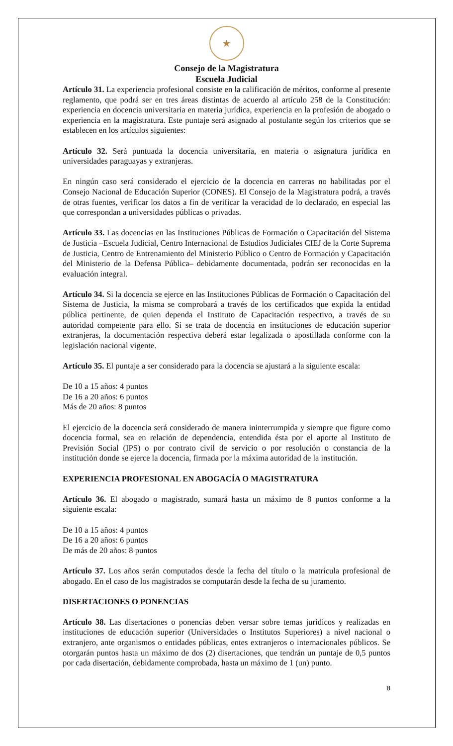★
Consejo de la Magistratura
Escuela Judicial
Artículo 31. La experiencia profesional consiste en la calificación de méritos, conforme al presente reglamento, que podrá ser en tres áreas distintas de acuerdo al artículo 258 de la Constitución: experiencia en docencia universitaria en materia jurídica, experiencia en la profesión de abogado o experiencia en la magistratura. Este puntaje será asignado al postulante según los criterios que se establecen en los artículos siguientes:
Artículo 32. Será puntuada la docencia universitaria, en materia o asignatura jurídica en universidades paraguayas y extranjeras.
En ningún caso será considerado el ejercicio de la docencia en carreras no habilitadas por el Consejo Nacional de Educación Superior (CONES). El Consejo de la Magistratura podrá, a través de otras fuentes, verificar los datos a fin de verificar la veracidad de lo declarado, en especial las que correspondan a universidades públicas o privadas.
Artículo 33. Las docencias en las Instituciones Públicas de Formación o Capacitación del Sistema de Justicia –Escuela Judicial, Centro Internacional de Estudios Judiciales CIEJ de la Corte Suprema de Justicia, Centro de Entrenamiento del Ministerio Público o Centro de Formación y Capacitación del Ministerio de la Defensa Pública– debidamente documentada, podrán ser reconocidas en la evaluación integral.
Artículo 34. Si la docencia se ejerce en las Instituciones Públicas de Formación o Capacitación del Sistema de Justicia, la misma se comprobará a través de los certificados que expida la entidad pública pertinente, de quien dependa el Instituto de Capacitación respectivo, a través de su autoridad competente para ello. Si se trata de docencia en instituciones de educación superior extranjeras, la documentación respectiva deberá estar legalizada o apostillada conforme con la legislación nacional vigente.
Artículo 35. El puntaje a ser considerado para la docencia se ajustará a la siguiente escala:
De 10 a 15 años: 4 puntos
De 16 a 20 años: 6 puntos
Más de 20 años: 8 puntos
El ejercicio de la docencia será considerado de manera ininterrumpida y siempre que figure como docencia formal, sea en relación de dependencia, entendida ésta por el aporte al Instituto de Previsión Social (IPS) o por contrato civil de servicio o por resolución o constancia de la institución donde se ejerce la docencia, firmada por la máxima autoridad de la institución.
EXPERIENCIA PROFESIONAL EN ABOGACÍA O MAGISTRATURA
Artículo 36. El abogado o magistrado, sumará hasta un máximo de 8 puntos conforme a la siguiente escala:
De 10 a 15 años: 4 puntos
De 16 a 20 años: 6 puntos
De más de 20 años: 8 puntos
Artículo 37. Los años serán computados desde la fecha del título o la matrícula profesional de abogado. En el caso de los magistrados se computarán desde la fecha de su juramento.
DISERTACIONES O PONENCIAS
Artículo 38. Las disertaciones o ponencias deben versar sobre temas jurídicos y realizadas en instituciones de educación superior (Universidades o Institutos Superiores) a nivel nacional o extranjero, ante organismos o entidades públicas, entes extranjeros o internacionales públicos. Se otorgarán puntos hasta un máximo de dos (2) disertaciones, que tendrán un puntaje de 0,5 puntos por cada disertación, debidamente comprobada, hasta un máximo de 1 (un) punto.
8